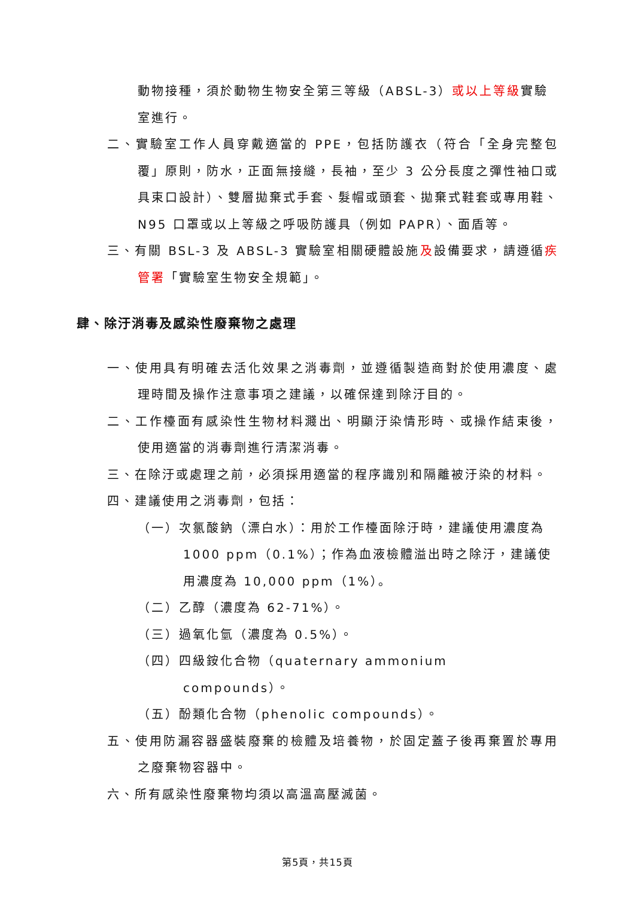動物接種，須於動物生物安全第三等級（ABSL-3）或以上等級實驗室進行。
二、實驗室工作人員穿戴適當的 PPE，包括防護衣（符合「全身完整包覆」原則，防水，正面無接縫，長袖，至少 3 公分長度之彈性袖口或具束口設計）、雙層拋棄式手套、髮帽或頭套、拋棄式鞋套或專用鞋、N95 口罩或以上等級之呼吸防護具（例如 PAPR）、面盾等。
三、有關 BSL-3 及 ABSL-3 實驗室相關硬體設施及設備要求，請遵循疾管署「實驗室生物安全規範」。
肆、除汙消毒及感染性廢棄物之處理
一、使用具有明確去活化效果之消毒劑，並遵循製造商對於使用濃度、處理時間及操作注意事項之建議，以確保達到除汙目的。
二、工作檯面有感染性生物材料濺出、明顯汙染情形時、或操作結束後，使用適當的消毒劑進行清潔消毒。
三、在除汙或處理之前，必須採用適當的程序識別和隔離被汙染的材料。
四、建議使用之消毒劑，包括：
（一）次氯酸鈉（漂白水）：用於工作檯面除汙時，建議使用濃度為 1000 ppm（0.1%）；作為血液檢體溢出時之除汙，建議使用濃度為 10,000 ppm（1%）。
（二）乙醇（濃度為 62-71%）。
（三）過氧化氫（濃度為 0.5%）。
（四）四級銨化合物（quaternary ammonium compounds）。
（五）酚類化合物（phenolic compounds）。
五、使用防漏容器盛裝廢棄的檢體及培養物，於固定蓋子後再棄置於專用之廢棄物容器中。
六、所有感染性廢棄物均須以高溫高壓滅菌。
第5頁，共15頁